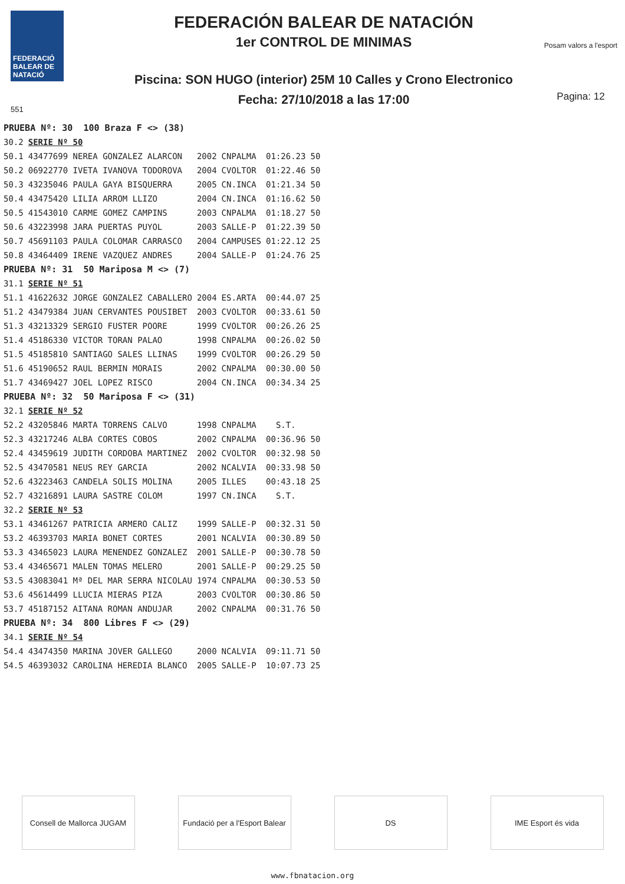FEDERACIÓ BALEAR DE NATACIÓ
551
FEDERACIÓN BALEAR DE NATACIÓN
1er CONTROL DE MINIMAS
Piscina: SON HUGO (interior) 25M 10 Calles y Crono Electronico
Fecha: 27/10/2018 a las 17:00
Posam valors a l'esport
Pagina: 12
| PRUEBA Nº: 30 100 Braza F <> (38) | | | | | |
| 30.2 | SERIE Nº 50 | | | | |
| 50.1 | 43477699 NEREA GONZALEZ ALARCON | 2002 | CNPALMA | 01:26.23 | 50 |
| 50.2 | 06922770 IVETA IVANOVA TODOROVA | 2004 | CVOLTOR | 01:22.46 | 50 |
| 50.3 | 43235046 PAULA GAYA BISQUERRA | 2005 | CN.INCA | 01:21.34 | 50 |
| 50.4 | 43475420 LILIA ARROM LLIZO | 2004 | CN.INCA | 01:16.62 | 50 |
| 50.5 | 41543010 CARME GOMEZ CAMPINS | 2003 | CNPALMA | 01:18.27 | 50 |
| 50.6 | 43223998 JARA PUERTAS PUYOL | 2003 | SALLE-P | 01:22.39 | 50 |
| 50.7 | 45691103 PAULA COLOMAR CARRASCO | 2004 | CAMPUSES | 01:22.12 | 25 |
| 50.8 | 43464409 IRENE VAZQUEZ ANDRES | 2004 | SALLE-P | 01:24.76 | 25 |
| PRUEBA Nº: 31 50 Mariposa M <> (7) | | | | | |
| 31.1 | SERIE Nº 51 | | | | |
| 51.1 | 41622632 JORGE GONZALEZ CABALLERO | 2004 | ES.ARTA | 00:44.07 | 25 |
| 51.2 | 43479384 JUAN CERVANTES POUSIBET | 2003 | CVOLTOR | 00:33.61 | 50 |
| 51.3 | 43213329 SERGIO FUSTER POORE | 1999 | CVOLTOR | 00:26.26 | 25 |
| 51.4 | 45186330 VICTOR TORAN PALAO | 1998 | CNPALMA | 00:26.02 | 50 |
| 51.5 | 45185810 SANTIAGO SALES LLINAS | 1999 | CVOLTOR | 00:26.29 | 50 |
| 51.6 | 45190652 RAUL BERMIN MORAIS | 2002 | CNPALMA | 00:30.00 | 50 |
| 51.7 | 43469427 JOEL LOPEZ RISCO | 2004 | CN.INCA | 00:34.34 | 25 |
| PRUEBA Nº: 32 50 Mariposa F <> (31) | | | | | |
| 32.1 | SERIE Nº 52 | | | | |
| 52.2 | 43205846 MARTA TORRENS CALVO | 1998 | CNPALMA | S.T. | |
| 52.3 | 43217246 ALBA CORTES COBOS | 2002 | CNPALMA | 00:36.96 | 50 |
| 52.4 | 43459619 JUDITH CORDOBA MARTINEZ | 2002 | CVOLTOR | 00:32.98 | 50 |
| 52.5 | 43470581 NEUS REY GARCIA | 2002 | NCALVIA | 00:33.98 | 50 |
| 52.6 | 43223463 CANDELA SOLIS MOLINA | 2005 | ILLES | 00:43.18 | 25 |
| 52.7 | 43216891 LAURA SASTRE COLOM | 1997 | CN.INCA | S.T. | |
| 32.2 | SERIE Nº 53 | | | | |
| 53.1 | 43461267 PATRICIA ARMERO CALIZ | 1999 | SALLE-P | 00:32.31 | 50 |
| 53.2 | 46393703 MARIA BONET CORTES | 2001 | NCALVIA | 00:30.89 | 50 |
| 53.3 | 43465023 LAURA MENENDEZ GONZALEZ | 2001 | SALLE-P | 00:30.78 | 50 |
| 53.4 | 43465671 MALEN TOMAS MELERO | 2001 | SALLE-P | 00:29.25 | 50 |
| 53.5 | 43083041 Mª DEL MAR SERRA NICOLAU | 1974 | CNPALMA | 00:30.53 | 50 |
| 53.6 | 45614499 LLUCIA MIERAS PIZA | 2003 | CVOLTOR | 00:30.86 | 50 |
| 53.7 | 45187152 AITANA ROMAN ANDUJAR | 2002 | CNPALMA | 00:31.76 | 50 |
| PRUEBA Nº: 34 800 Libres F <> (29) | | | | | |
| 34.1 | SERIE Nº 54 | | | | |
| 54.4 | 43474350 MARINA JOVER GALLEGO | 2000 | NCALVIA | 09:11.71 | 50 |
| 54.5 | 46393032 CAROLINA HEREDIA BLANCO | 2005 | SALLE-P | 10:07.73 | 25 |
Consell de Mallorca JUGAM
Fundació per a l'Esport Balear
DS IME Esport és vida
www.fbnatacion.org